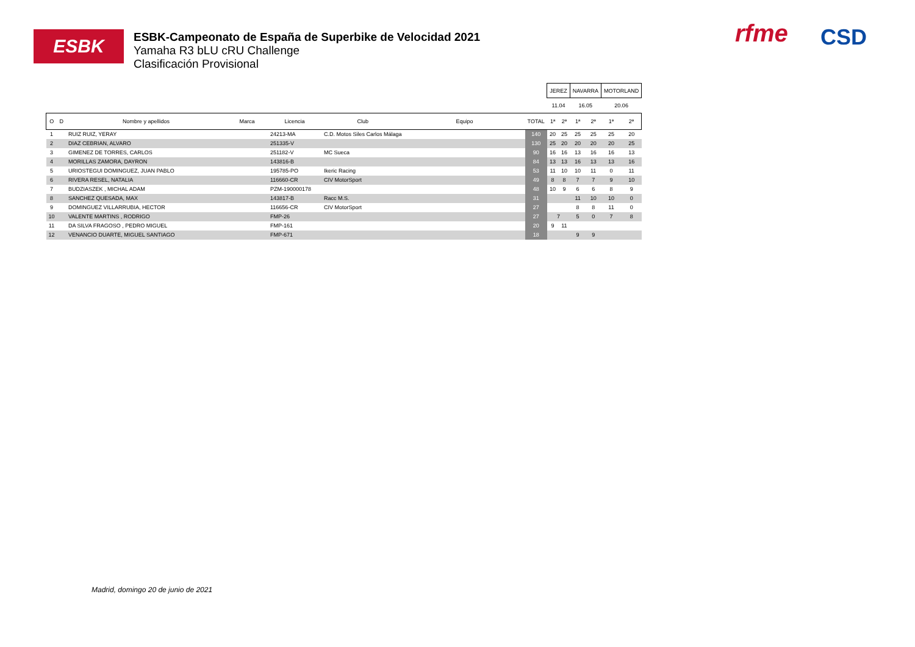ESBK
ESBK-Campeonato de España de Superbike de Velocidad 2021
Yamaha R3 bLU cRU Challenge
Clasificación Provisional
rfme CSD
| | | | | | | | | JEREZ | | NAVARRA | | MOTORLAND | |
| | | | | | | | | 11.04 | | 16.05 | | 20.06 | |
| O | D | Nombre y apellidos | Marca | Licencia | Club | Equipo | TOTAL | 1ª | 2ª | 1ª | 2ª | 1ª | 2ª |
| 1 | | RUIZ RUIZ, YERAY | | 24213-MA | C.D. Motos Siles Carlos Málaga | | 140 | 20 | 25 | 25 | 25 | 25 | 20 |
| 2 | | DIAZ CEBRIAN, ALVARO | | 251335-V | | | 130 | 25 | 20 | 20 | 20 | 20 | 25 |
| 3 | | GIMENEZ DE TORRES, CARLOS | | 251182-V | MC Sueca | | 90 | 16 | 16 | 13 | 16 | 16 | 13 |
| 4 | | MORILLAS ZAMORA, DAYRON | | 143816-B | | | 84 | 13 | 13 | 16 | 13 | 13 | 16 |
| 5 | | URIOSTEGUI DOMINGUEZ, JUAN PABLO | | 195785-PO | Ikeric Racing | | 53 | 11 | 10 | 10 | 11 | 0 | 11 |
| 6 | | RIVERA RESEL, NATALIA | | 116660-CR | CIV MotorSport | | 49 | 8 | 8 | 7 | 7 | 9 | 10 |
| 7 | | BUDZIASZEK , MICHAL ADAM | | PZM-190000178 | | | 48 | 10 | 9 | 6 | 6 | 8 | 9 |
| 8 | | SANCHEZ QUESADA, MAX | | 143817-B | Racc M.S. | | 31 | | | 11 | 10 | 10 | 0 |
| 9 | | DOMINGUEZ VILLARRUBIA, HECTOR | | 116656-CR | CIV MotorSport | | 27 | | | 8 | 8 | 11 | 0 |
| 10 | | VALENTE MARTINS , RODRIGO | | FMP-26 | | | 27 | 7 | | 5 | 0 | 7 | 8 |
| 11 | | DA SILVA FRAGOSO , PEDRO MIGUEL | | FMP-161 | | | 20 | 9 | 11 | | | | |
| 12 | | VENANCIO DUARTE, MIGUEL SANTIAGO | | FMP-671 | | | 18 | | | 9 | 9 | | |
Madrid, domingo 20 de junio de 2021